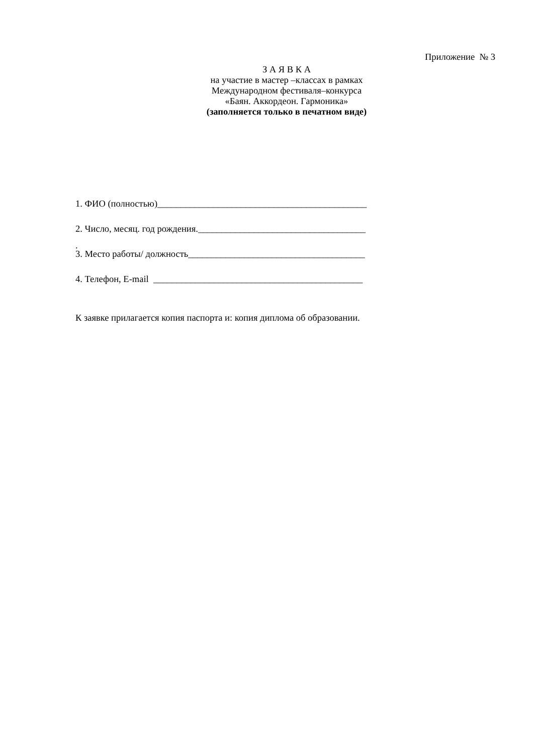Приложение № 3
З А Я В К А
на участие в мастер –классах в рамках
Международном фестиваля–конкурса
«Баян. Аккордеон. Гармоника»
(заполняется только в печатном виде)
1. ФИО (полностью)_____________________________________________
2. Число, месяц. год рождения.____________________________________
3. Место работы/ должность______________________________________
4. Телефон, E-mail _____________________________________________
.
К заявке прилагается копия паспорта и: копия диплома об образовании.